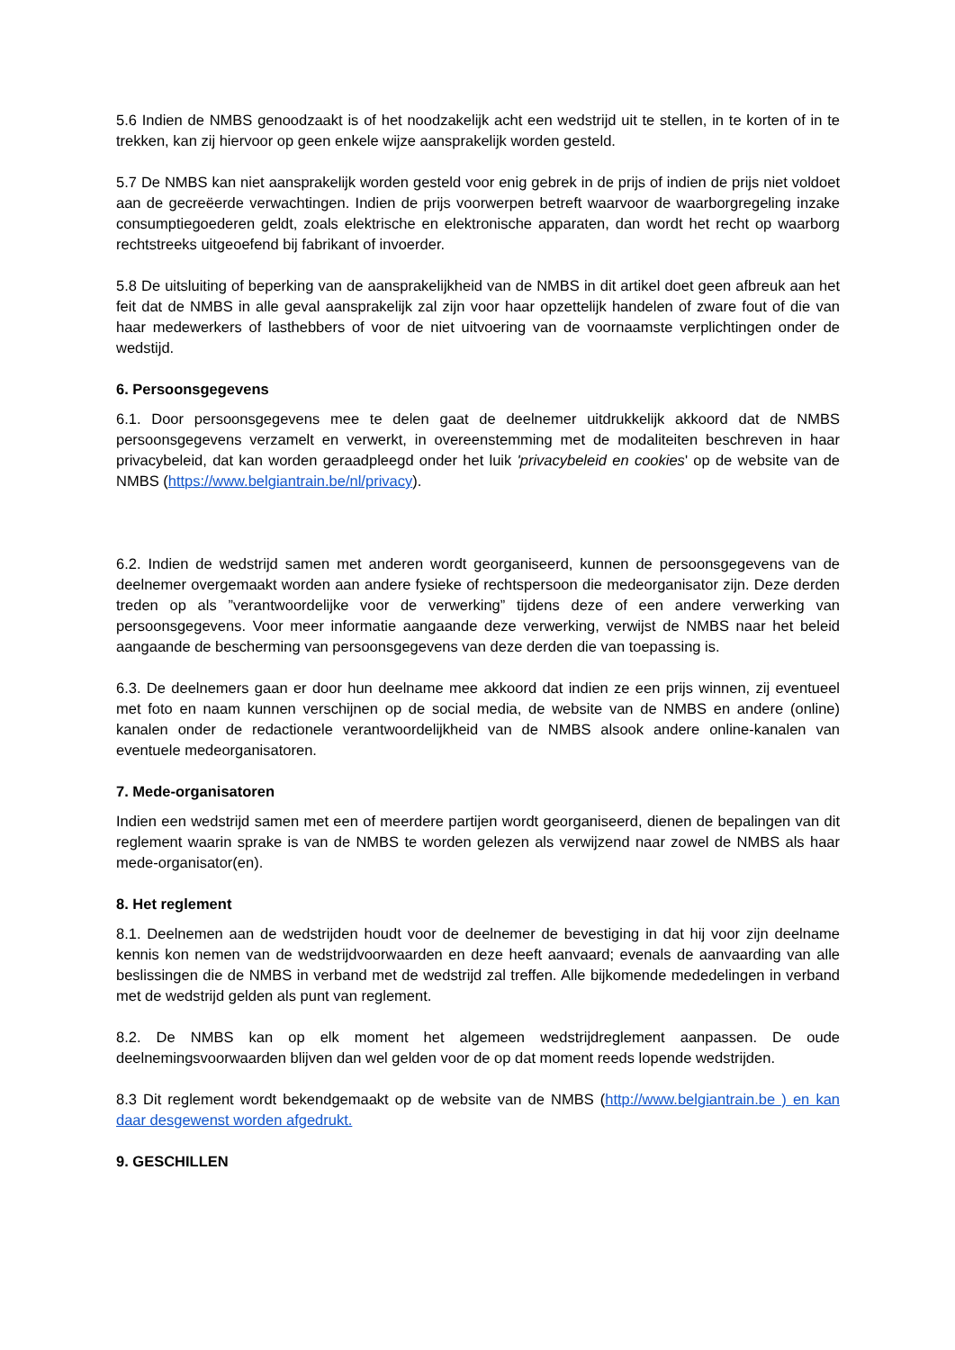5.6 Indien de NMBS genoodzaakt is of het noodzakelijk acht een wedstrijd uit te stellen, in te korten of in te trekken, kan zij hiervoor op geen enkele wijze aansprakelijk worden gesteld.
5.7 De NMBS kan niet aansprakelijk worden gesteld voor enig gebrek in de prijs of indien de prijs niet voldoet aan de gecreëerde verwachtingen. Indien de prijs voorwerpen betreft waarvoor de waarborgregeling inzake consumptiegoederen geldt, zoals elektrische en elektronische apparaten, dan wordt het recht op waarborg rechtstreeks uitgeoefend bij fabrikant of invoerder.
5.8 De uitsluiting of beperking van de aansprakelijkheid van de NMBS in dit artikel doet geen afbreuk aan het feit dat de NMBS in alle geval aansprakelijk zal zijn voor haar opzettelijk handelen of zware fout of die van haar medewerkers of lasthebbers of voor de niet uitvoering van de voornaamste verplichtingen onder de wedstijd.
6. Persoonsgegevens
6.1. Door persoonsgegevens mee te delen gaat de deelnemer uitdrukkelijk akkoord dat de NMBS persoonsgegevens verzamelt en verwerkt, in overeenstemming met de modaliteiten beschreven in haar privacybeleid, dat kan worden geraadpleegd onder het luik 'privacybeleid en cookies' op de website van de NMBS (https://www.belgiantrain.be/nl/privacy).
6.2. Indien de wedstrijd samen met anderen wordt georganiseerd, kunnen de persoonsgegevens van de deelnemer overgemaakt worden aan andere fysieke of rechtspersoon die medeorganisator zijn. Deze derden treden op als ”verantwoordelijke voor de verwerking” tijdens deze of een andere verwerking van persoonsgegevens. Voor meer informatie aangaande deze verwerking, verwijst de NMBS naar het beleid aangaande de bescherming van persoonsgegevens van deze derden die van toepassing is.
6.3. De deelnemers gaan er door hun deelname mee akkoord dat indien ze een prijs winnen, zij eventueel met foto en naam kunnen verschijnen op de social media, de website van de NMBS en andere (online) kanalen onder de redactionele verantwoordelijkheid van de NMBS alsook andere online-kanalen van eventuele medeorganisatoren.
7. Mede-organisatoren
Indien een wedstrijd samen met een of meerdere partijen wordt georganiseerd, dienen de bepalingen van dit reglement waarin sprake is van de NMBS te worden gelezen als verwijzend naar zowel de NMBS als haar mede-organisator(en).
8. Het reglement
8.1. Deelnemen aan de wedstrijden houdt voor de deelnemer de bevestiging in dat hij voor zijn deelname kennis kon nemen van de wedstrijdvoorwaarden en deze heeft aanvaard; evenals de aanvaarding van alle beslissingen die de NMBS in verband met de wedstrijd zal treffen. Alle bijkomende mededelingen in verband met de wedstrijd gelden als punt van reglement.
8.2. De NMBS kan op elk moment het algemeen wedstrijdreglement aanpassen. De oude deelnemingsvoorwaarden blijven dan wel gelden voor de op dat moment reeds lopende wedstrijden.
8.3 Dit reglement wordt bekendgemaakt op de website van de NMBS (http://www.belgiantrain.be ) en kan daar desgewenst worden afgedrukt.
9. GESCHILLEN